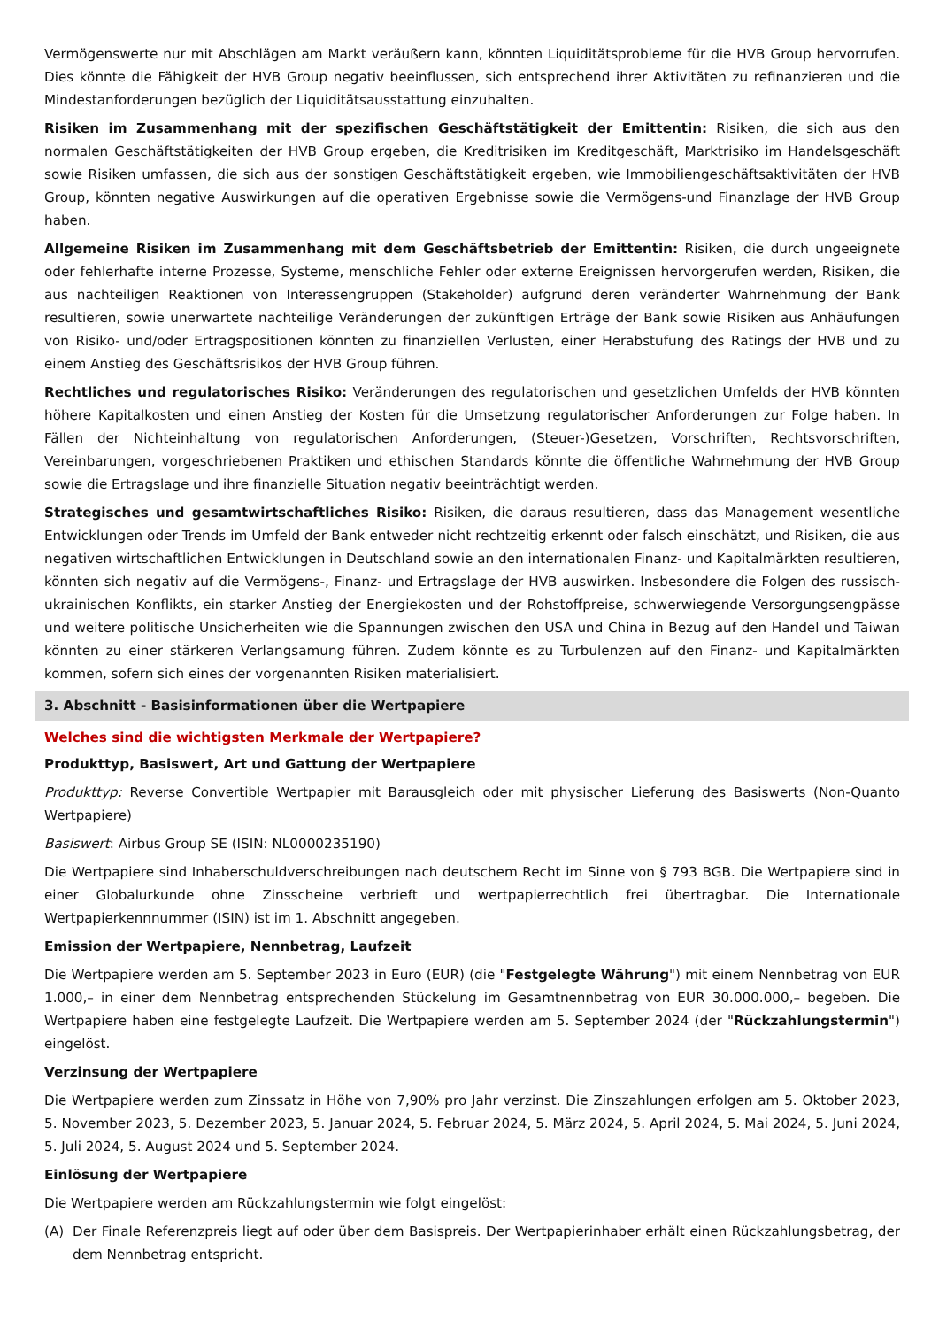Vermögenswerte nur mit Abschlägen am Markt veräußern kann, könnten Liquiditätsprobleme für die HVB Group hervorrufen. Dies könnte die Fähigkeit der HVB Group negativ beeinflussen, sich entsprechend ihrer Aktivitäten zu refinanzieren und die Mindestanforderungen bezüglich der Liquiditätsausstattung einzuhalten.
Risiken im Zusammenhang mit der spezifischen Geschäftstätigkeit der Emittentin: Risiken, die sich aus den normalen Geschäftstätigkeiten der HVB Group ergeben, die Kreditrisiken im Kreditgeschäft, Marktrisiko im Handelsgeschäft sowie Risiken umfassen, die sich aus der sonstigen Geschäftstätigkeit ergeben, wie Immobiliengeschäftsaktivitäten der HVB Group, könnten negative Auswirkungen auf die operativen Ergebnisse sowie die Vermögens-und Finanzlage der HVB Group haben.
Allgemeine Risiken im Zusammenhang mit dem Geschäftsbetrieb der Emittentin: Risiken, die durch ungeeignete oder fehlerhafte interne Prozesse, Systeme, menschliche Fehler oder externe Ereignissen hervorgerufen werden, Risiken, die aus nachteiligen Reaktionen von Interessengruppen (Stakeholder) aufgrund deren veränderter Wahrnehmung der Bank resultieren, sowie unerwartete nachteilige Veränderungen der zukünftigen Erträge der Bank sowie Risiken aus Anhäufungen von Risiko- und/oder Ertragspositionen könnten zu finanziellen Verlusten, einer Herabstufung des Ratings der HVB und zu einem Anstieg des Geschäftsrisikos der HVB Group führen.
Rechtliches und regulatorisches Risiko: Veränderungen des regulatorischen und gesetzlichen Umfelds der HVB könnten höhere Kapitalkosten und einen Anstieg der Kosten für die Umsetzung regulatorischer Anforderungen zur Folge haben. In Fällen der Nichteinhaltung von regulatorischen Anforderungen, (Steuer-)Gesetzen, Vorschriften, Rechtsvorschriften, Vereinbarungen, vorgeschriebenen Praktiken und ethischen Standards könnte die öffentliche Wahrnehmung der HVB Group sowie die Ertragslage und ihre finanzielle Situation negativ beeinträchtigt werden.
Strategisches und gesamtwirtschaftliches Risiko: Risiken, die daraus resultieren, dass das Management wesentliche Entwicklungen oder Trends im Umfeld der Bank entweder nicht rechtzeitig erkennt oder falsch einschätzt, und Risiken, die aus negativen wirtschaftlichen Entwicklungen in Deutschland sowie an den internationalen Finanz- und Kapitalmärkten resultieren, könnten sich negativ auf die Vermögens-, Finanz- und Ertragslage der HVB auswirken. Insbesondere die Folgen des russisch-ukrainischen Konflikts, ein starker Anstieg der Energiekosten und der Rohstoffpreise, schwerwiegende Versorgungsengpässe und weitere politische Unsicherheiten wie die Spannungen zwischen den USA und China in Bezug auf den Handel und Taiwan könnten zu einer stärkeren Verlangsamung führen. Zudem könnte es zu Turbulenzen auf den Finanz- und Kapitalmärkten kommen, sofern sich eines der vorgenannten Risiken materialisiert.
3. Abschnitt - Basisinformationen über die Wertpapiere
Welches sind die wichtigsten Merkmale der Wertpapiere?
Produkttyp, Basiswert, Art und Gattung der Wertpapiere
Produkttyp: Reverse Convertible Wertpapier mit Barausgleich oder mit physischer Lieferung des Basiswerts (Non-Quanto Wertpapiere)
Basiswert: Airbus Group SE (ISIN: NL0000235190)
Die Wertpapiere sind Inhaberschuldverschreibungen nach deutschem Recht im Sinne von § 793 BGB. Die Wertpapiere sind in einer Globalurkunde ohne Zinsscheine verbrieft und wertpapierrechtlich frei übertragbar. Die Internationale Wertpapierkennnummer (ISIN) ist im 1. Abschnitt angegeben.
Emission der Wertpapiere, Nennbetrag, Laufzeit
Die Wertpapiere werden am 5. September 2023 in Euro (EUR) (die "Festgelegte Währung") mit einem Nennbetrag von EUR 1.000,– in einer dem Nennbetrag entsprechenden Stückelung im Gesamtnennbetrag von EUR 30.000.000,– begeben. Die Wertpapiere haben eine festgelegte Laufzeit. Die Wertpapiere werden am 5. September 2024 (der "Rückzahlungstermin") eingelöst.
Verzinsung der Wertpapiere
Die Wertpapiere werden zum Zinssatz in Höhe von 7,90% pro Jahr verzinst. Die Zinszahlungen erfolgen am 5. Oktober 2023, 5. November 2023, 5. Dezember 2023, 5. Januar 2024, 5. Februar 2024, 5. März 2024, 5. April 2024, 5. Mai 2024, 5. Juni 2024, 5. Juli 2024, 5. August 2024 und 5. September 2024.
Einlösung der Wertpapiere
Die Wertpapiere werden am Rückzahlungstermin wie folgt eingelöst:
(A) Der Finale Referenzpreis liegt auf oder über dem Basispreis. Der Wertpapierinhaber erhält einen Rückzahlungsbetrag, der dem Nennbetrag entspricht.